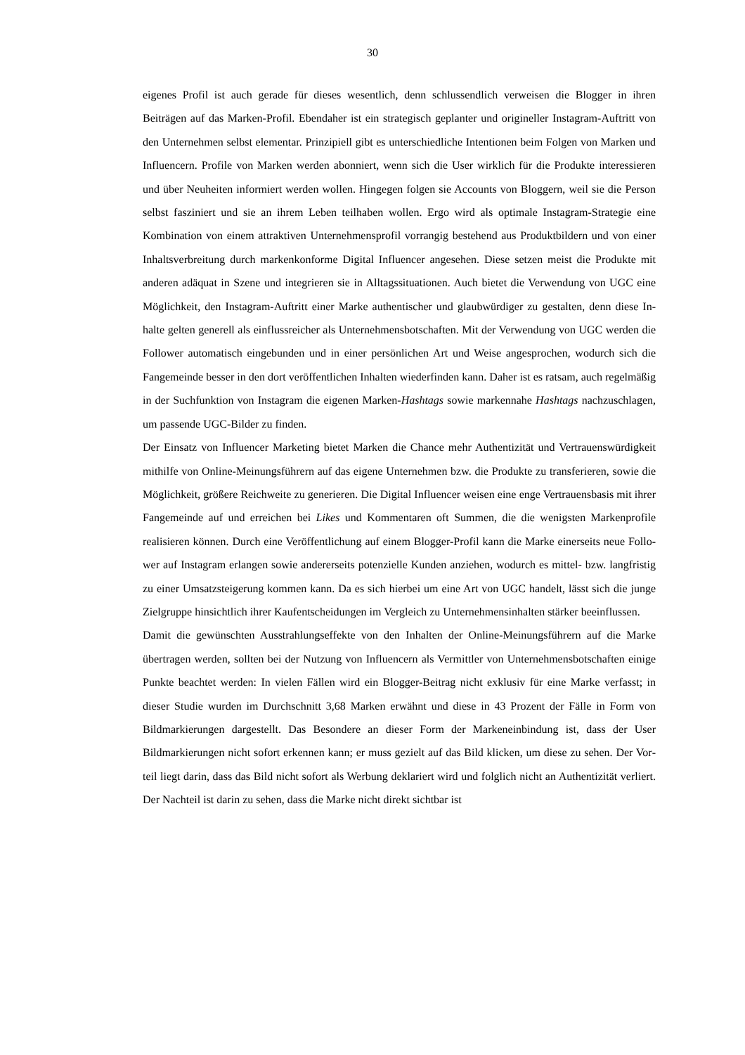30
eigenes Profil ist auch gerade für dieses wesentlich, denn schlussendlich verweisen die Blog­ger in ihren Beiträgen auf das Marken-Profil. Ebendaher ist ein strategisch geplanter und ori­gineller Instagram-Auftritt von den Unternehmen selbst elementar. Prinzipiell gibt es unter­schiedliche Intentionen beim Folgen von Marken und Influencern. Profile von Marken werden abonniert, wenn sich die User wirklich für die Produkte interessieren und über Neuheiten in­formiert werden wollen. Hingegen folgen sie Accounts von Bloggern, weil sie die Person selbst fasziniert und sie an ihrem Leben teilhaben wollen. Ergo wird als optimale Instagram-Strategie eine Kombination von einem attraktiven Unternehmensprofil vorrangig bestehend aus Produktbildern und von einer Inhaltsverbreitung durch markenkonforme Digital In­fluencer angesehen. Diese setzen meist die Produkte mit anderen adäquat in Szene und integ­rieren sie in Alltagssituationen. Auch bietet die Verwendung von UGC eine Möglichkeit, den Instagram-Auftritt einer Marke authentischer und glaubwürdiger zu gestalten, denn diese In­halte gelten generell als einflussreicher als Unternehmensbotschaften. Mit der Verwendung von UGC werden die Follower automatisch eingebunden und in einer persönlichen Art und Weise angesprochen, wodurch sich die Fangemeinde besser in den dort veröffentlichen Inhal­ten wiederfinden kann. Daher ist es ratsam, auch regelmäßig in der Suchfunktion von Insta­gram die eigenen Marken-Hashtags sowie markennahe Hashtags nachzuschlagen, um pas­sende UGC-Bilder zu finden.
Der Einsatz von Influencer Marketing bietet Marken die Chance mehr Authentizität und Ver­trauenswürdigkeit mithilfe von Online-Meinungsführern auf das eigene Unternehmen bzw. die Produkte zu transferieren, sowie die Möglichkeit, größere Reichweite zu generieren. Die Digital Influencer weisen eine enge Vertrauensbasis mit ihrer Fangemeinde auf und erreichen bei Likes und Kommentaren oft Summen, die die wenigsten Markenprofile realisieren können. Durch eine Veröffentlichung auf einem Blogger-Profil kann die Marke einerseits neue Follo­wer auf Instagram erlangen sowie andererseits potenzielle Kunden anziehen, wodurch es mit­tel- bzw. langfristig zu einer Umsatzsteigerung kommen kann. Da es sich hierbei um eine Art von UGC handelt, lässt sich die junge Zielgruppe hinsichtlich ihrer Kaufentscheidungen im Vergleich zu Unternehmensinhalten stärker beeinflussen.
Damit die gewünschten Ausstrahlungseffekte von den Inhalten der Online-Meinungsführern auf die Marke übertragen werden, sollten bei der Nutzung von Influencern als Vermittler von Unternehmensbotschaften einige Punkte beachtet werden: In vielen Fällen wird ein Blogger-Beitrag nicht exklusiv für eine Marke verfasst; in dieser Studie wurden im Durchschnitt 3,68 Marken erwähnt und diese in 43 Prozent der Fälle in Form von Bildmarkierungen dargestellt. Das Besondere an dieser Form der Markeneinbindung ist, dass der User Bildmarkierungen nicht sofort erkennen kann; er muss gezielt auf das Bild klicken, um diese zu sehen. Der Vor­teil liegt darin, dass das Bild nicht sofort als Werbung deklariert wird und folglich nicht an Authentizität verliert. Der Nachteil ist darin zu sehen, dass die Marke nicht direkt sichtbar ist